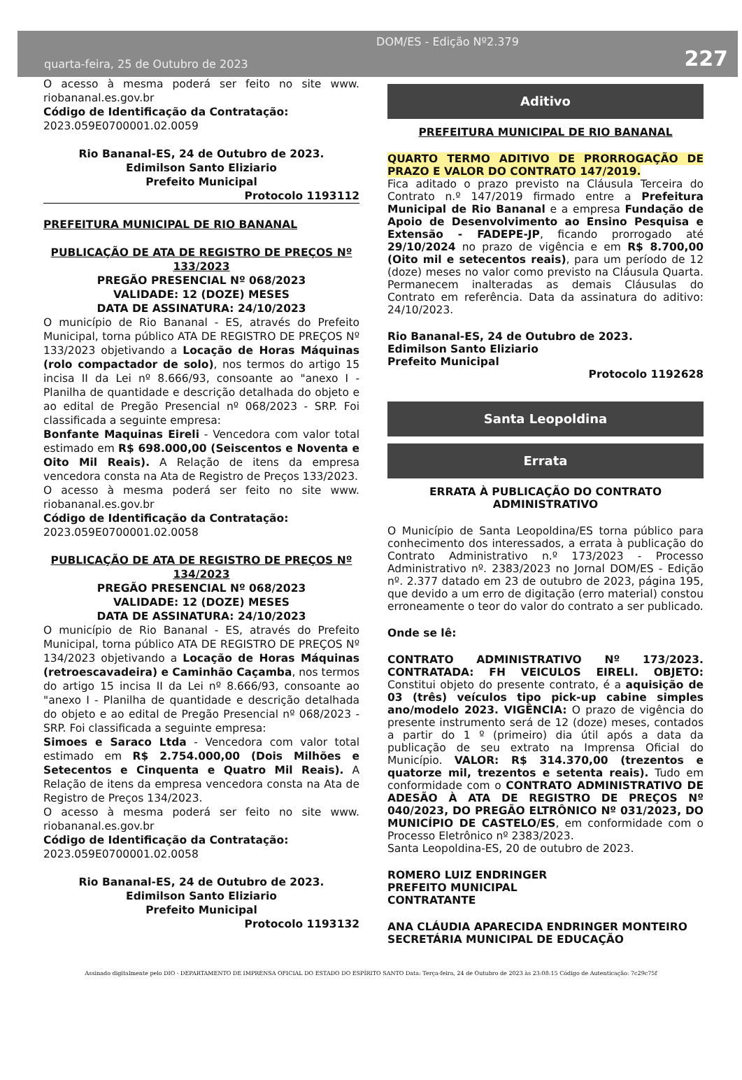DOM/ES - Edição Nº2.379
quarta-feira, 25 de Outubro de 2023
227
O acesso à mesma poderá ser feito no site www. riobananal.es.gov.br
Código de Identificação da Contratação:
2023.059E0700001.02.0059
Rio Bananal-ES, 24 de Outubro de 2023.
Edimilson Santo Eliziario
Prefeito Municipal
Protocolo 1193112
PREFEITURA MUNICIPAL DE RIO BANANAL
PUBLICAÇÃO DE ATA DE REGISTRO DE PREÇOS Nº 133/2023
PREGÃO PRESENCIAL Nº 068/2023
VALIDADE: 12 (DOZE) MESES
DATA DE ASSINATURA: 24/10/2023
O município de Rio Bananal - ES, através do Prefeito Municipal, torna público ATA DE REGISTRO DE PREÇOS Nº 133/2023 objetivando a Locação de Horas Máquinas (rolo compactador de solo), nos termos do artigo 15 incisa II da Lei nº 8.666/93, consoante ao "anexo I - Planilha de quantidade e descrição detalhada do objeto e ao edital de Pregão Presencial nº 068/2023 - SRP. Foi classificada a seguinte empresa:
Bonfante Maquinas Eireli - Vencedora com valor total estimado em R$ 698.000,00 (Seiscentos e Noventa e Oito Mil Reais). A Relação de itens da empresa vencedora consta na Ata de Registro de Preços 133/2023.
O acesso à mesma poderá ser feito no site www. riobananal.es.gov.br
Código de Identificação da Contratação:
2023.059E0700001.02.0058
PUBLICAÇÃO DE ATA DE REGISTRO DE PREÇOS Nº 134/2023
PREGÃO PRESENCIAL Nº 068/2023
VALIDADE: 12 (DOZE) MESES
DATA DE ASSINATURA: 24/10/2023
O município de Rio Bananal - ES, através do Prefeito Municipal, torna público ATA DE REGISTRO DE PREÇOS Nº 134/2023 objetivando a Locação de Horas Máquinas (retroescavadeira) e Caminhão Caçamba, nos termos do artigo 15 incisa II da Lei nº 8.666/93, consoante ao "anexo I - Planilha de quantidade e descrição detalhada do objeto e ao edital de Pregão Presencial nº 068/2023 - SRP. Foi classificada a seguinte empresa:
Simoes e Saraco Ltda - Vencedora com valor total estimado em R$ 2.754.000,00 (Dois Milhões e Setecentos e Cinquenta e Quatro Mil Reais). A Relação de itens da empresa vencedora consta na Ata de Registro de Preços 134/2023.
O acesso à mesma poderá ser feito no site www. riobananal.es.gov.br
Código de Identificação da Contratação:
2023.059E0700001.02.0058
Rio Bananal-ES, 24 de Outubro de 2023.
Edimilson Santo Eliziario
Prefeito Municipal
Protocolo 1193132
Aditivo
PREFEITURA MUNICIPAL DE RIO BANANAL
QUARTO TERMO ADITIVO DE PRORROGAÇÃO DE PRAZO E VALOR DO CONTRATO 147/2019.
Fica aditado o prazo previsto na Cláusula Terceira do Contrato n.º 147/2019 firmado entre a Prefeitura Municipal de Rio Bananal e a empresa Fundação de Apoio de Desenvolvimento ao Ensino Pesquisa e Extensão - FADEPE-JP, ficando prorrogado até 29/10/2024 no prazo de vigência e em R$ 8.700,00 (Oito mil e setecentos reais), para um período de 12 (doze) meses no valor como previsto na Cláusula Quarta. Permanecem inalteradas as demais Cláusulas do Contrato em referência. Data da assinatura do aditivo: 24/10/2023.
Rio Bananal-ES, 24 de Outubro de 2023.
Edimilson Santo Eliziario
Prefeito Municipal
Protocolo 1192628
Santa Leopoldina
Errata
ERRATA À PUBLICAÇÃO DO CONTRATO ADMINISTRATIVO
O Município de Santa Leopoldina/ES torna público para conhecimento dos interessados, a errata à publicação do Contrato Administrativo n.º 173/2023 - Processo Administrativo nº. 2383/2023 no Jornal DOM/ES - Edição nº. 2.377 datado em 23 de outubro de 2023, página 195, que devido a um erro de digitação (erro material) constou erroneamente o teor do valor do contrato a ser publicado.
Onde se lê:
CONTRATO ADMINISTRATIVO Nº 173/2023. CONTRATADA: FH VEICULOS EIRELI. OBJETO: Constitui objeto do presente contrato, é a aquisição de 03 (três) veículos tipo pick-up cabine simples ano/modelo 2023. VIGÊNCIA: O prazo de vigência do presente instrumento será de 12 (doze) meses, contados a partir do 1 º (primeiro) dia útil após a data da publicação de seu extrato na Imprensa Oficial do Município. VALOR: R$ 314.370,00 (trezentos e quatorze mil, trezentos e setenta reais). Tudo em conformidade com o CONTRATO ADMINISTRATIVO DE ADESÃO À ATA DE REGISTRO DE PREÇOS Nº 040/2023, DO PREGÃO ELTRÔNICO Nº 031/2023, DO MUNICÍPIO DE CASTELO/ES, em conformidade com o Processo Eletrônico nº 2383/2023.
Santa Leopoldina-ES, 20 de outubro de 2023.
ROMERO LUIZ ENDRINGER
PREFEITO MUNICIPAL
CONTRATANTE
ANA CLÁUDIA APARECIDA ENDRINGER MONTEIRO
SECRETÁRIA MUNICIPAL DE EDUCAÇÃO
Assinado digitalmente pelo DIO - DEPARTAMENTO DE IMPRENSA OFICIAL DO ESTADO DO ESPÍRITO SANTO Data: Terça-feira, 24 de Outubro de 2023 às 23:08:15 Código de Autenticação: 7c29c75f